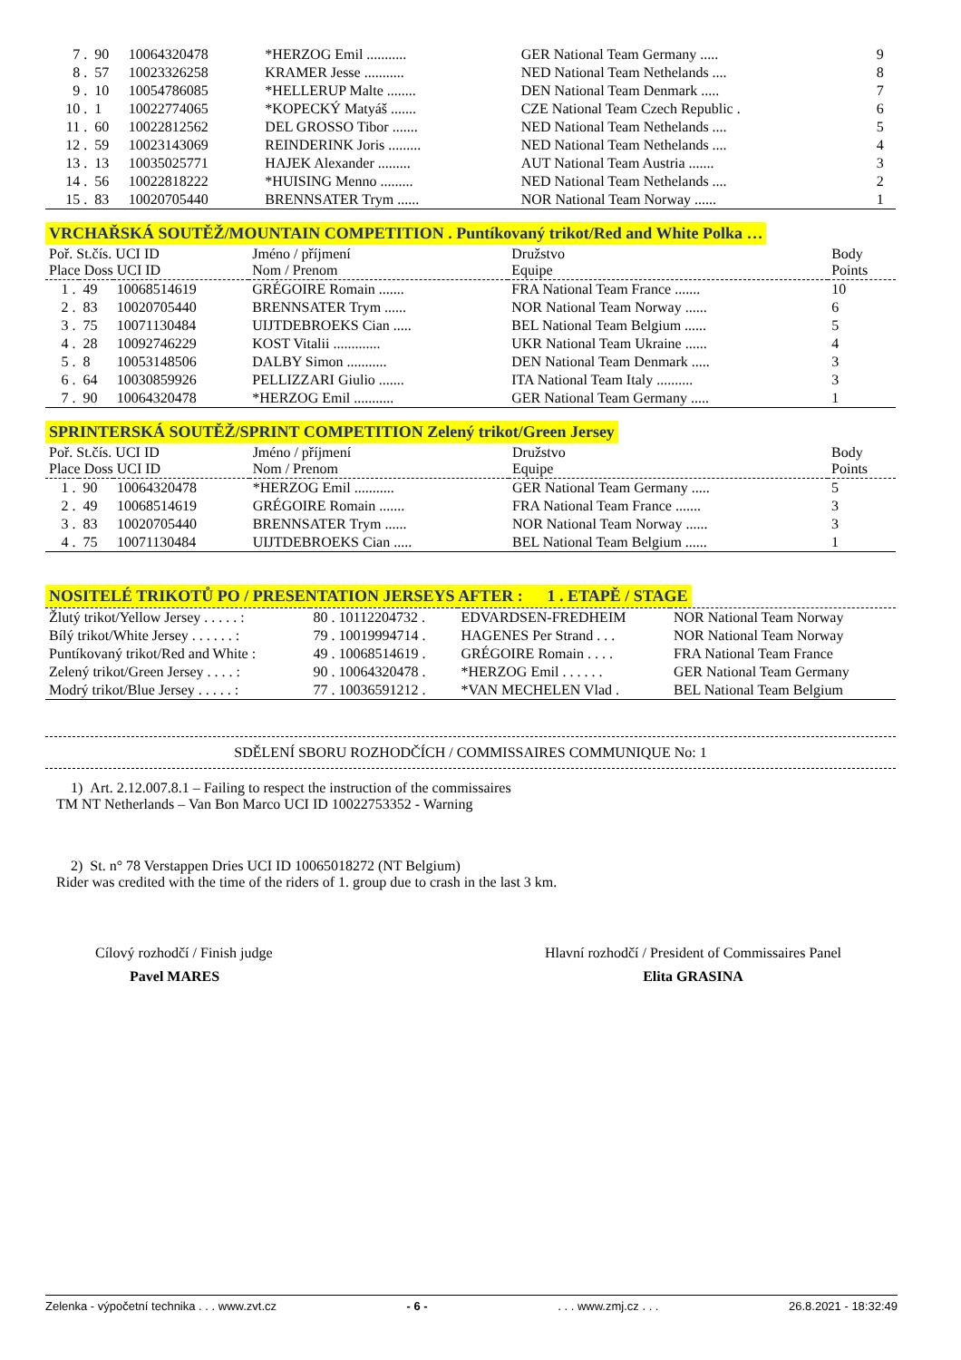| 7 . | 90 | 10064320478 | *HERZOG Emil ........... | GER National Team Germany ..... | 9 |
| 8 . | 57 | 10023326258 | KRAMER Jesse ........... | NED National Team Nethelands .... | 8 |
| 9 . | 10 | 10054786085 | *HELLERUP Malte ........ | DEN National Team Denmark ..... | 7 |
| 10 . | 1 | 10022774065 | *KOPECKÝ Matyáš ....... | CZE National Team Czech Republic . | 6 |
| 11 . | 60 | 10022812562 | DEL GROSSO Tibor ....... | NED National Team Nethelands .... | 5 |
| 12 . | 59 | 10023143069 | REINDERINK Joris ......... | NED National Team Nethelands .... | 4 |
| 13 . | 13 | 10035025771 | HAJEK Alexander ......... | AUT National Team Austria ....... | 3 |
| 14 . | 56 | 10022818222 | *HUISING Menno ......... | NED National Team Nethelands .... | 2 |
| 15 . | 83 | 10020705440 | BRENNSATER Trym ...... | NOR National Team Norway ...... | 1 |
VRCHAŘSKÁ SOUTĚŽ/MOUNTAIN COMPETITION . Puntíkovaný trikot/Red and White Polka …
| Poř. St.čís. UCI ID Place Doss UCI ID | | | Jméno / příjmení Nom / Prenom | Družstvo Equipe | Body Points |
| --- | --- | --- | --- | --- | --- |
| 1 . | 49 | 10068514619 | GRÉGOIRE Romain ....... | FRA National Team France ....... | 10 |
| 2 . | 83 | 10020705440 | BRENNSATER Trym ...... | NOR National Team Norway ...... | 6 |
| 3 . | 75 | 10071130484 | UIJTDEBROEKS Cian ..... | BEL National Team Belgium ...... | 5 |
| 4 . | 28 | 10092746229 | KOST Vitalii ............. | UKR National Team Ukraine ...... | 4 |
| 5 . | 8 | 10053148506 | DALBY Simon ........... | DEN National Team Denmark ..... | 3 |
| 6 . | 64 | 10030859926 | PELLIZZARI Giulio ....... | ITA National Team Italy .......... | 3 |
| 7 . | 90 | 10064320478 | *HERZOG Emil ........... | GER National Team Germany ..... | 1 |
SPRINTERSKÁ SOUTĚŽ/SPRINT COMPETITION Zelený trikot/Green Jersey
| Poř. St.čís. UCI ID Place Doss UCI ID | | | Jméno / příjmení Nom / Prenom | Družstvo Equipe | Body Points |
| --- | --- | --- | --- | --- | --- |
| 1 . | 90 | 10064320478 | *HERZOG Emil ........... | GER National Team Germany ..... | 5 |
| 2 . | 49 | 10068514619 | GRÉGOIRE Romain ....... | FRA National Team France ....... | 3 |
| 3 . | 83 | 10020705440 | BRENNSATER Trym ...... | NOR National Team Norway ...... | 3 |
| 4 . | 75 | 10071130484 | UIJTDEBROEKS Cian ..... | BEL National Team Belgium ...... | 1 |
NOSITELÉ TRIKOTŮ PO / PRESENTATION JERSEYS AFTER : 1 . ETAPĚ / STAGE
| Žlutý trikot/Yellow Jersey . . . . . : | 80 . 10112204732 . | EDVARDSEN-FREDHEIM | NOR National Team Norway |
| Bílý trikot/White Jersey . . . . . . : | 79 . 10019994714 . | HAGENES Per Strand . . . | NOR National Team Norway |
| Puntíkovaný trikot/Red and White : | 49 . 10068514619 . | GRÉGOIRE Romain . . . . | FRA National Team France |
| Zelený trikot/Green Jersey . . . . : | 90 . 10064320478 . | *HERZOG Emil . . . . . . | GER National Team Germany |
| Modrý trikot/Blue Jersey . . . . . : | 77 . 10036591212 . | *VAN MECHELEN Vlad . | BEL National Team Belgium |
SDĚLENÍ SBORU ROZHODČÍCH / COMMISSAIRES COMMUNIQUE No: 1
1) Art. 2.12.007.8.1 – Failing to respect the instruction of the commissaires
TM NT Netherlands – Van Bon Marco UCI ID 10022753352 - Warning
2) St. n° 78 Verstappen Dries UCI ID 10065018272 (NT Belgium)
Rider was credited with the time of the riders of 1. group due to crash in the last 3 km.
Cílový rozhodčí / Finish judge
Pavel MARES
Hlavní rozhodčí / President of Commissaires Panel
Elita GRASINA
Zelenka - výpočetní technika . . . www.zvt.cz - 6 -. . . www.zmj.cz . . . 26.8.2021 - 18:32:49